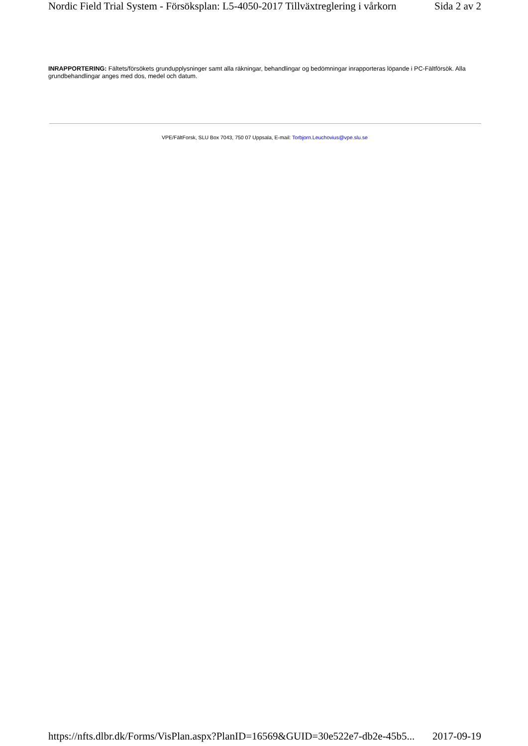Nordic Field Trial System - Försöksplan: L5-4050-2017 Tillväxtreglering i vårkorn Sida 2 av 2
INRAPPORTERING: Fältets/försökets grundupplysninger samt alla räkningar, behandlingar og bedömningar inrapporteras löpande i PC-Fältförsök. Alla grundbehandlingar anges med dos, medel och datum.
VPE/FältForsk, SLU Box 7043, 750 07 Uppsala, E-mail: Torbjorn.Leuchovius@vpe.slu.se
https://nfts.dlbr.dk/Forms/VisPlan.aspx?PlanID=16569&GUID=30e522e7-db2e-45b5... 2017-09-19